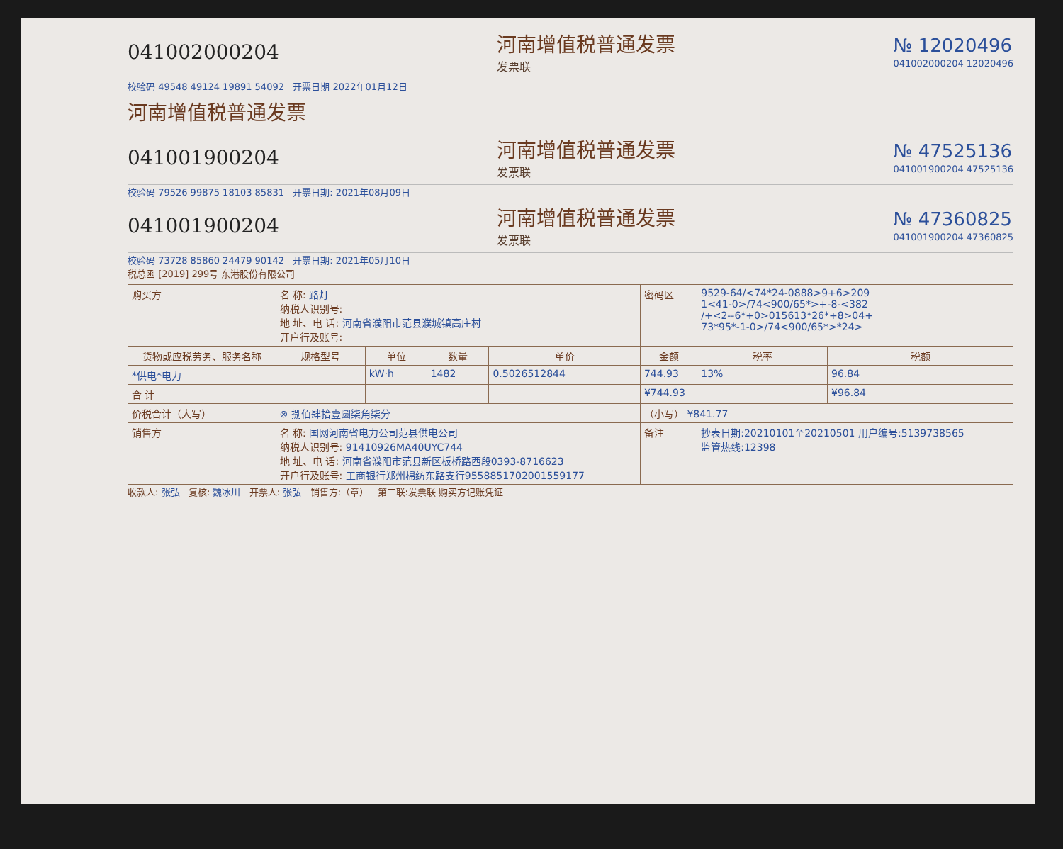041002000204 河南增值税普通发票
发票联 № 12020496
041002000204 12020496
校验码 49548 49124 19891 54092 开票日期 2022年01月12日
河南增值税普通发票
041001900204 河南增值税普通发票
发票联 № 47525136
041001900204 47525136
校验码 79526 99875 18103 85831 开票日期: 2021年08月09日
041001900204 河南增值税普通发票
发票联 № 47360825
041001900204 47360825
校验码 73728 85860 24479 90142 开票日期: 2021年05月10日
税总函 [2019] 299号 东港股份有限公司
| 购买方 | 名 称: 路灯 纳税人识别号: 地 址、电 话: 河南省濮阳市范县濮城镇高庄村 开户行及账号: | | | | 密码区 | 9529-64/<74*24-0888>9+6>209 1<41-0>/74<900/65*>+-8-<382 /+<2--6*+0>015613*26*+8>04+ 73*95*-1-0>/74<900/65*>*24> | |
| 货物或应税劳务、服务名称 | 规格型号 | 单位 | 数量 | 单价 | 金额 | 税率 | 税额 |
| *供电*电力 | | kW·h | 1482 | 0.5026512844 | 744.93 | 13% | 96.84 |
| 合 计 | | | | | ¥744.93 | | ¥96.84 |
| 价税合计（大写） | ⊗ 捌佰肆拾壹圆柒角柒分 | | | | （小写） ¥841.77 | | |
| 销售方 | 名 称: 国网河南省电力公司范县供电公司 纳税人识别号: 91410926MA40UYC744 地 址、电 话: 河南省濮阳市范县新区板桥路西段0393-8716623 开户行及账号: 工商银行郑州棉纺东路支行9558851702001559177 | | | | 备注 | 抄表日期:20210101至20210501 用户编号:5139738565 监管热线:12398 | |
收款人: 张弘 复核: 魏冰川 开票人: 张弘 销售方:（章） 第二联:发票联 购买方记账凭证